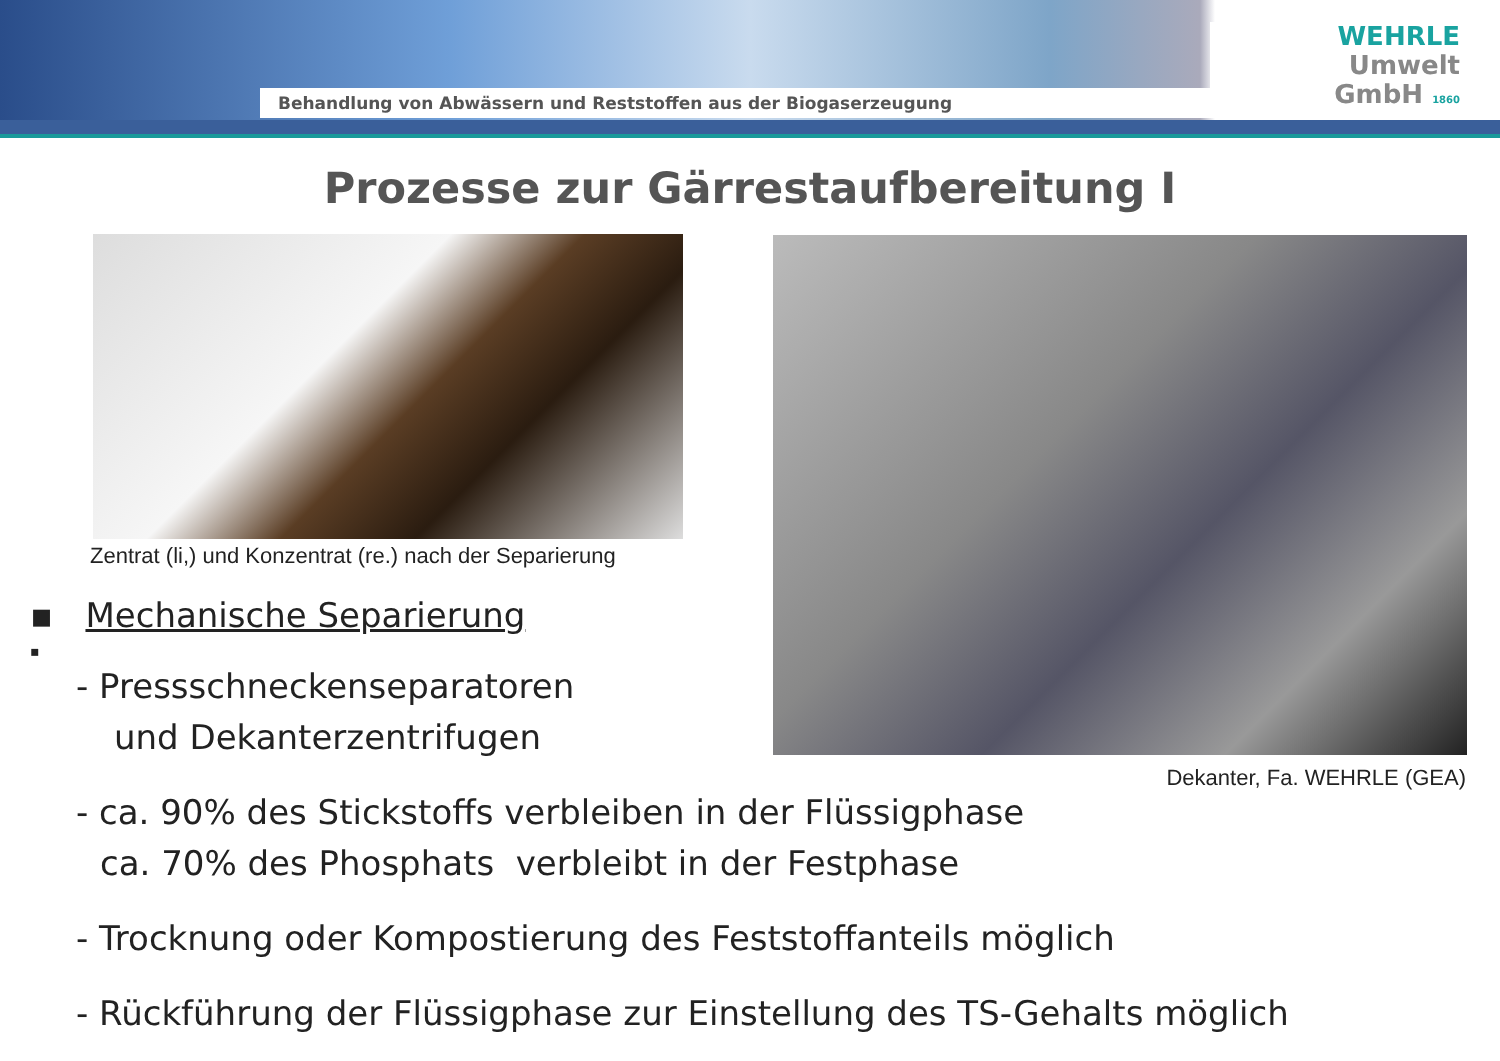Behandlung von Abwässern und Reststoffen aus der Biogaserzeugung
WEHRLE
Umwelt
GmbH 1860
Prozesse zur Gärrestaufbereitung I
Zentrat (li,) und Konzentrat (re.) nach der Separierung
Dekanter, Fa. WEHRLE (GEA)
▪ Mechanische Separierung
▪
- Pressschneckenseparatoren
und Dekanterzentrifugen
- ca. 90% des Stickstoffs verbleiben in der Flüssigphase
ca. 70% des Phosphats verbleibt in der Festphase
- Trocknung oder Kompostierung des Feststoffanteils möglich
- Rückführung der Flüssigphase zur Einstellung des TS-Gehalts möglich